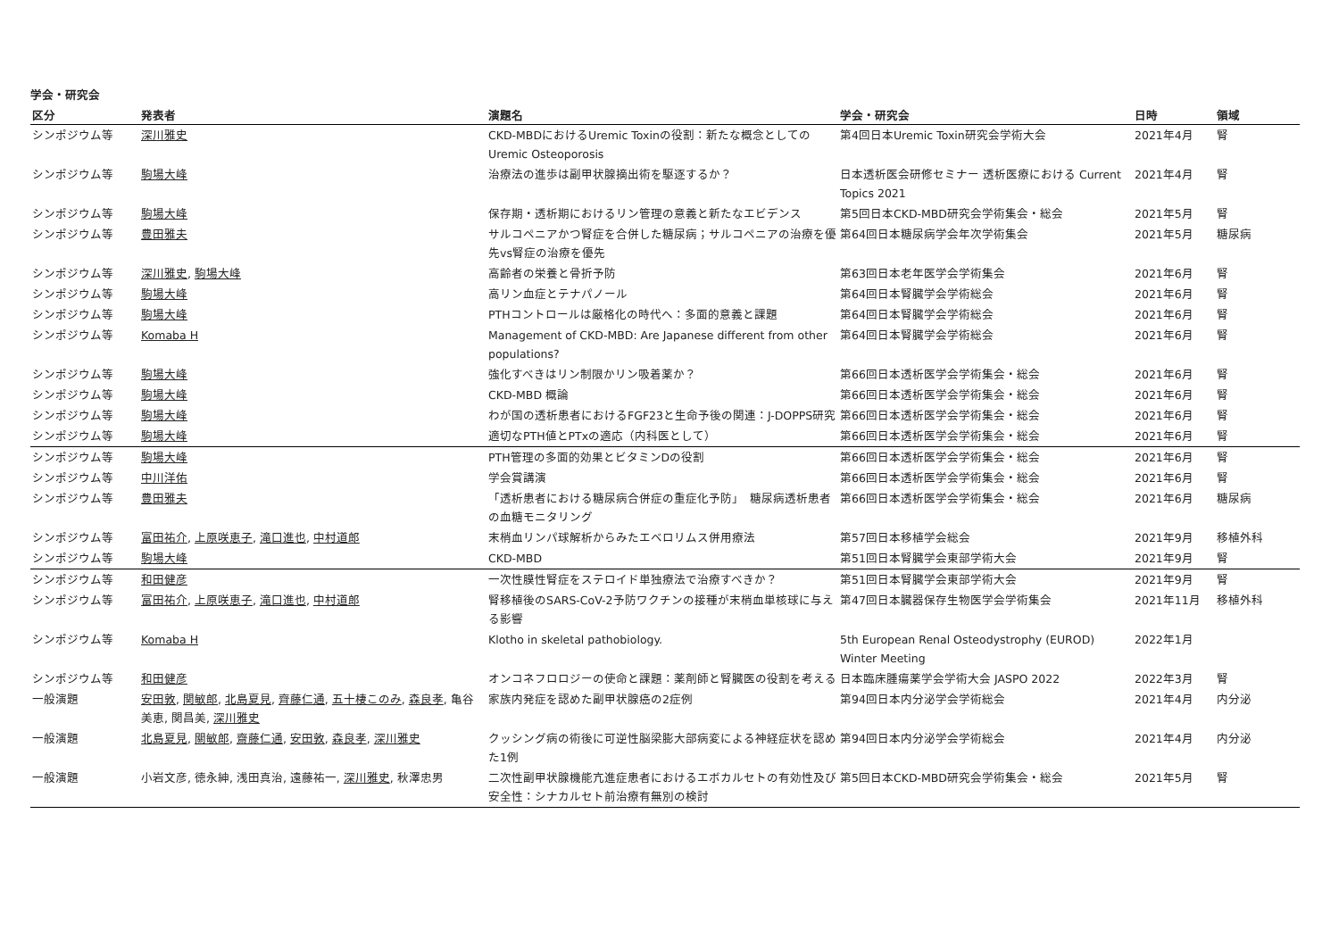学会・研究会
| 区分 | 発表者 | 演題名 | 学会・研究会 | 日時 | 領域 |
| --- | --- | --- | --- | --- | --- |
| シンポジウム等 | 深川雅史 | CKD-MBDにおけるUremic Toxinの役割：新たな概念としての Uremic Osteoporosis | 第4回日本Uremic Toxin研究会学術大会 | 2021年4月 | 腎 |
| シンポジウム等 | 駒場大峰 | 治療法の進歩は副甲状腺摘出術を駆逐するか？ | 日本透析医会研修セミナー 透析医療における Current Topics 2021 | 2021年4月 | 腎 |
| シンポジウム等 | 駒場大峰 | 保存期・透析期におけるリン管理の意義と新たなエビデンス | 第5回日本CKD-MBD研究会学術集会・総会 | 2021年5月 | 腎 |
| シンポジウム等 | 豊田雅夫 | サルコペニアかつ腎症を合併した糖尿病；サルコペニアの治療を優先vs腎症の治療を優先 | 第64回日本糖尿病学会年次学術集会 | 2021年5月 | 糖尿病 |
| シンポジウム等 | 深川雅史 , 駒場大峰 | 高齢者の栄養と骨折予防 | 第63回日本老年医学会学術集会 | 2021年6月 | 腎 |
| シンポジウム等 | 駒場大峰 | 高リン血症とテナパノール | 第64回日本腎臓学会学術総会 | 2021年6月 | 腎 |
| シンポジウム等 | 駒場大峰 | PTHコントロールは厳格化の時代へ：多面的意義と課題 | 第64回日本腎臓学会学術総会 | 2021年6月 | 腎 |
| シンポジウム等 | Komaba H | Management of CKD-MBD: Are Japanese different from other populations? | 第64回日本腎臓学会学術総会 | 2021年6月 | 腎 |
| シンポジウム等 | 駒場大峰 | 強化すべきはリン制限かリン吸着薬か？ | 第66回日本透析医学会学術集会・総会 | 2021年6月 | 腎 |
| シンポジウム等 | 駒場大峰 | CKD-MBD 概論 | 第66回日本透析医学会学術集会・総会 | 2021年6月 | 腎 |
| シンポジウム等 | 駒場大峰 | わが国の透析患者におけるFGF23と生命予後の関連：J-DOPPS研究 | 第66回日本透析医学会学術集会・総会 | 2021年6月 | 腎 |
| シンポジウム等 | 駒場大峰 | 適切なPTH値とPTxの適応（内科医として） | 第66回日本透析医学会学術集会・総会 | 2021年6月 | 腎 |
| シンポジウム等 | 駒場大峰 | PTH管理の多面的効果とビタミンDの役割 | 第66回日本透析医学会学術集会・総会 | 2021年6月 | 腎 |
| シンポジウム等 | 中川洋佑 | 学会賞講演 | 第66回日本透析医学会学術集会・総会 | 2021年6月 | 腎 |
| シンポジウム等 | 豊田雅夫 | 「透析患者における糖尿病合併症の重症化予防」 糖尿病透析患者の血糖モニタリング | 第66回日本透析医学会学術集会・総会 | 2021年6月 | 糖尿病 |
| シンポジウム等 | 富田祐介 , 上原咲恵子 , 滝口進也 , 中村道郎 | 末梢血リンパ球解析からみたエベロリムス併用療法 | 第57回日本移植学会総会 | 2021年9月 | 移植外科 |
| シンポジウム等 | 駒場大峰 | CKD-MBD | 第51回日本腎臓学会東部学術大会 | 2021年9月 | 腎 |
| シンポジウム等 | 和田健彦 | 一次性膜性腎症をステロイド単独療法で治療すべきか？ | 第51回日本腎臓学会東部学術大会 | 2021年9月 | 腎 |
| シンポジウム等 | 富田祐介 , 上原咲恵子 , 滝口進也 , 中村道郎 | 腎移植後のSARS-CoV-2予防ワクチンの接種が末梢血単核球に与える影響 | 第47回日本臓器保存生物医学会学術集会 | 2021年11月 | 移植外科 |
| シンポジウム等 | Komaba H | Klotho in skeletal pathobiology. | 5th European Renal Osteodystrophy (EUROD) Winter Meeting | 2022年1月 | |
| シンポジウム等 | 和田健彦 | オンコネフロロジーの使命と課題：薬剤師と腎臓医の役割を考える | 日本臨床腫瘍薬学会学術大会 JASPO 2022 | 2022年3月 | 腎 |
| 一般演題 | 安田敦 , 関敏郎 , 北島夏見 , 齊藤仁通 , 五十棲このみ , 森良孝 , 亀谷美恵, 関昌美, 深川雅史 | 家族内発症を認めた副甲状腺癌の2症例 | 第94回日本内分泌学会学術総会 | 2021年4月 | 内分泌 |
| 一般演題 | 北島夏見 , 關敏郎 , 齋藤仁通 , 安田敦 , 森良孝 , 深川雅史 | クッシング病の術後に可逆性脳梁膨大部病変による神経症状を認めた1例 | 第94回日本内分泌学会学術総会 | 2021年4月 | 内分泌 |
| 一般演題 | 小岩文彦, 徳永紳, 浅田真治, 遠藤祐一, 深川雅史 , 秋澤忠男 | 二次性副甲状腺機能亢進症患者におけるエボカルセトの有効性及び安全性：シナカルセト前治療有無別の検討 | 第5回日本CKD-MBD研究会学術集会・総会 | 2021年5月 | 腎 |